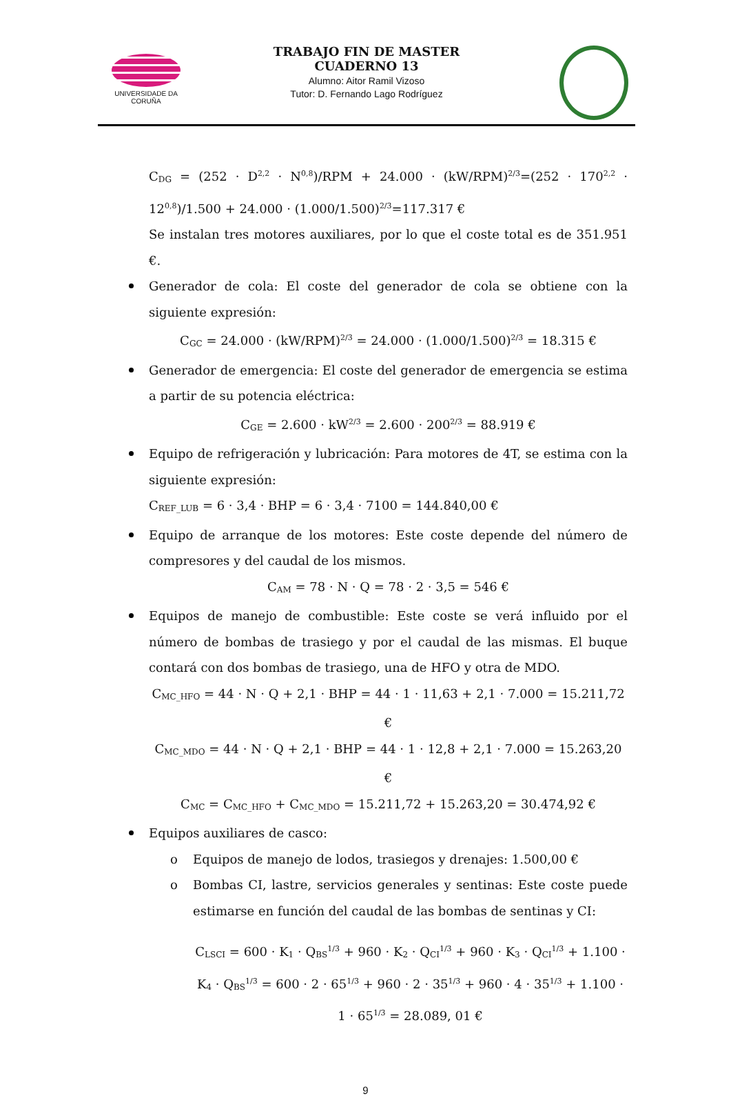UNIVERSIDADE DA CORUÑA
TRABAJO FIN DE MASTER
CUADERNO 13
Alumno: Aitor Ramil Vizoso
Tutor: D. Fernando Lago Rodríguez
C<sub>DG</sub> = (252 · D<sup>2,2</sup> · N<sup>0,8</sup>)/RPM + 24.000 · (kW/RPM)<sup>2/3</sup>=(252 · 170<sup>2,2</sup> · 12<sup>0,8</sup>)/1.500 + 24.000 · (1.000/1.500)<sup>2/3</sup>=117.317 €
Se instalan tres motores auxiliares, por lo que el coste total es de 351.951 €.
Generador de cola: El coste del generador de cola se obtiene con la siguiente expresión:
C<sub>GC</sub> = 24.000 · (kW/RPM)<sup>2/3</sup> = 24.000 · (1.000/1.500)<sup>2/3</sup> = 18.315 €
Generador de emergencia: El coste del generador de emergencia se estima a partir de su potencia eléctrica:
C<sub>GE</sub> = 2.600 · kW<sup>2/3</sup> = 2.600 · 200<sup>2/3</sup> = 88.919 €
Equipo de refrigeración y lubricación: Para motores de 4T, se estima con la siguiente expresión:
C<sub>REF_LUB</sub> = 6 · 3,4 · BHP = 6 · 3,4 · 7100 = 144.840,00 €
Equipo de arranque de los motores: Este coste depende del número de compresores y del caudal de los mismos.
C<sub>AM</sub> = 78 · N · Q = 78 · 2 · 3,5 = 546 €
Equipos de manejo de combustible: Este coste se verá influido por el número de bombas de trasiego y por el caudal de las mismas. El buque contará con dos bombas de trasiego, una de HFO y otra de MDO.
C<sub>MC_HFO</sub> = 44 · N · Q + 2,1 · BHP = 44 · 1 · 11,63 + 2,1 · 7.000 = 15.211,72 €
C<sub>MC_MDO</sub> = 44 · N · Q + 2,1 · BHP = 44 · 1 · 12,8 + 2,1 · 7.000 = 15.263,20 €
C<sub>MC</sub> = C<sub>MC_HFO</sub> + C<sub>MC_MDO</sub> = 15.211,72 + 15.263,20 = 30.474,92 €
Equipos auxiliares de casco:
o Equipos de manejo de lodos, trasiegos y drenajes: 1.500,00 €
o Bombas CI, lastre, servicios generales y sentinas: Este coste puede estimarse en función del caudal de las bombas de sentinas y CI:
C<sub>LSCI</sub> = 600 · K<sub>1</sub> · Q<sub>BS</sub><sup>1/3</sup> + 960 · K<sub>2</sub> · Q<sub>CI</sub><sup>1/3</sup> + 960 · K<sub>3</sub> · Q<sub>CI</sub><sup>1/3</sup> + 1.100 · K<sub>4</sub> · Q<sub>BS</sub><sup>1/3</sup> = 600 · 2 · 65<sup>1/3</sup> + 960 · 2 · 35<sup>1/3</sup> + 960 · 4 · 35<sup>1/3</sup> + 1.100 · 1 · 65<sup>1/3</sup> = 28.089, 01 €
9